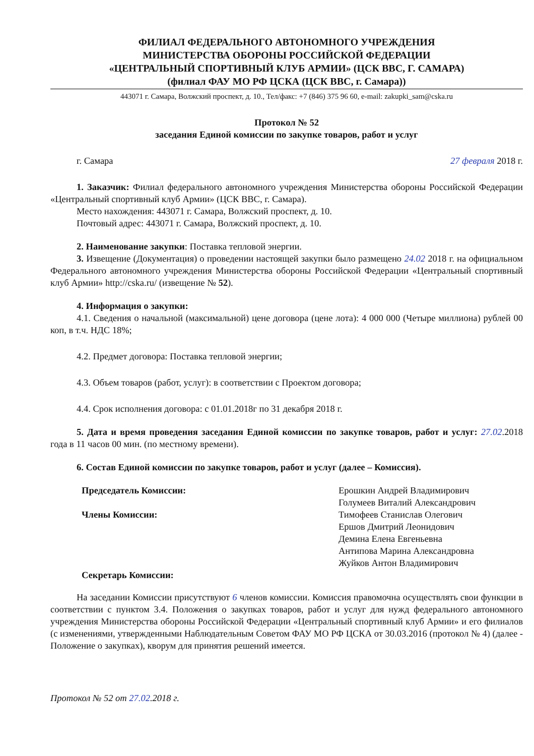ФИЛИАЛ ФЕДЕРАЛЬНОГО АВТОНОМНОГО УЧРЕЖДЕНИЯ
МИНИСТЕРСТВА ОБОРОНЫ РОССИЙСКОЙ ФЕДЕРАЦИИ
«ЦЕНТРАЛЬНЫЙ СПОРТИВНЫЙ КЛУБ АРМИИ» (ЦСК ВВС, Г. САМАРА)
(филиал ФАУ МО РФ ЦСКА (ЦСК ВВС, г. Самара))
443071 г. Самара, Волжский проспект, д. 10., Тел/факс: +7 (846) 375 96 60, e-mail: zakupki_sam@cska.ru
Протокол № 52
заседания Единой комиссии по закупке товаров, работ и услуг
г. Самара 27 февраля 2018 г.
1. Заказчик: Филиал федерального автономного учреждения Министерства обороны Российской Федерации «Центральный спортивный клуб Армии» (ЦСК ВВС, г. Самара).
Место нахождения: 443071 г. Самара, Волжский проспект, д. 10.
Почтовый адрес: 443071 г. Самара, Волжский проспект, д. 10.
2. Наименование закупки: Поставка тепловой энергии.
3. Извещение (Документация) о проведении настоящей закупки было размещено 24.02 2018 г. на официальном Федерального автономного учреждения Министерства обороны Российской Федерации «Центральный спортивный клуб Армии» http://cska.ru/ (извещение № 52).
4. Информация о закупки:
4.1. Сведения о начальной (максимальной) цене договора (цене лота): 4 000 000 (Четыре миллиона) рублей 00 коп, в т.ч. НДС 18%;
4.2. Предмет договора: Поставка тепловой энергии;
4.3. Объем товаров (работ, услуг): в соответствии с Проектом договора;
4.4. Срок исполнения договора: с 01.01.2018г по 31 декабря 2018 г.
5. Дата и время проведения заседания Единой комиссии по закупке товаров, работ и услуг: 27.02.2018 года в 11 часов 00 мин. (по местному времени).
6. Состав Единой комиссии по закупке товаров, работ и услуг (далее – Комиссия).
Председатель Комиссии:
Члены Комиссии:
Секретарь Комиссии:
Ерошкин Андрей Владимирович
Голумеев Виталий Александрович
Тимофеев Станислав Олегович
Ершов Дмитрий Леонидович
Демина Елена Евгеньевна
Антипова Марина Александровна
Жуйков Антон Владимирович
На заседании Комиссии присутствуют 6 членов комиссии. Комиссия правомочна осуществлять свои функции в соответствии с пунктом 3.4. Положения о закупках товаров, работ и услуг для нужд федерального автономного учреждения Министерства обороны Российской Федерации «Центральный спортивный клуб Армии» и его филиалов (с изменениями, утвержденными Наблюдательным Советом ФАУ МО РФ ЦСКА от 30.03.2016 (протокол № 4) (далее - Положение о закупках), кворум для принятия решений имеется.
Протокол № 52 от 27.02.2018 г.